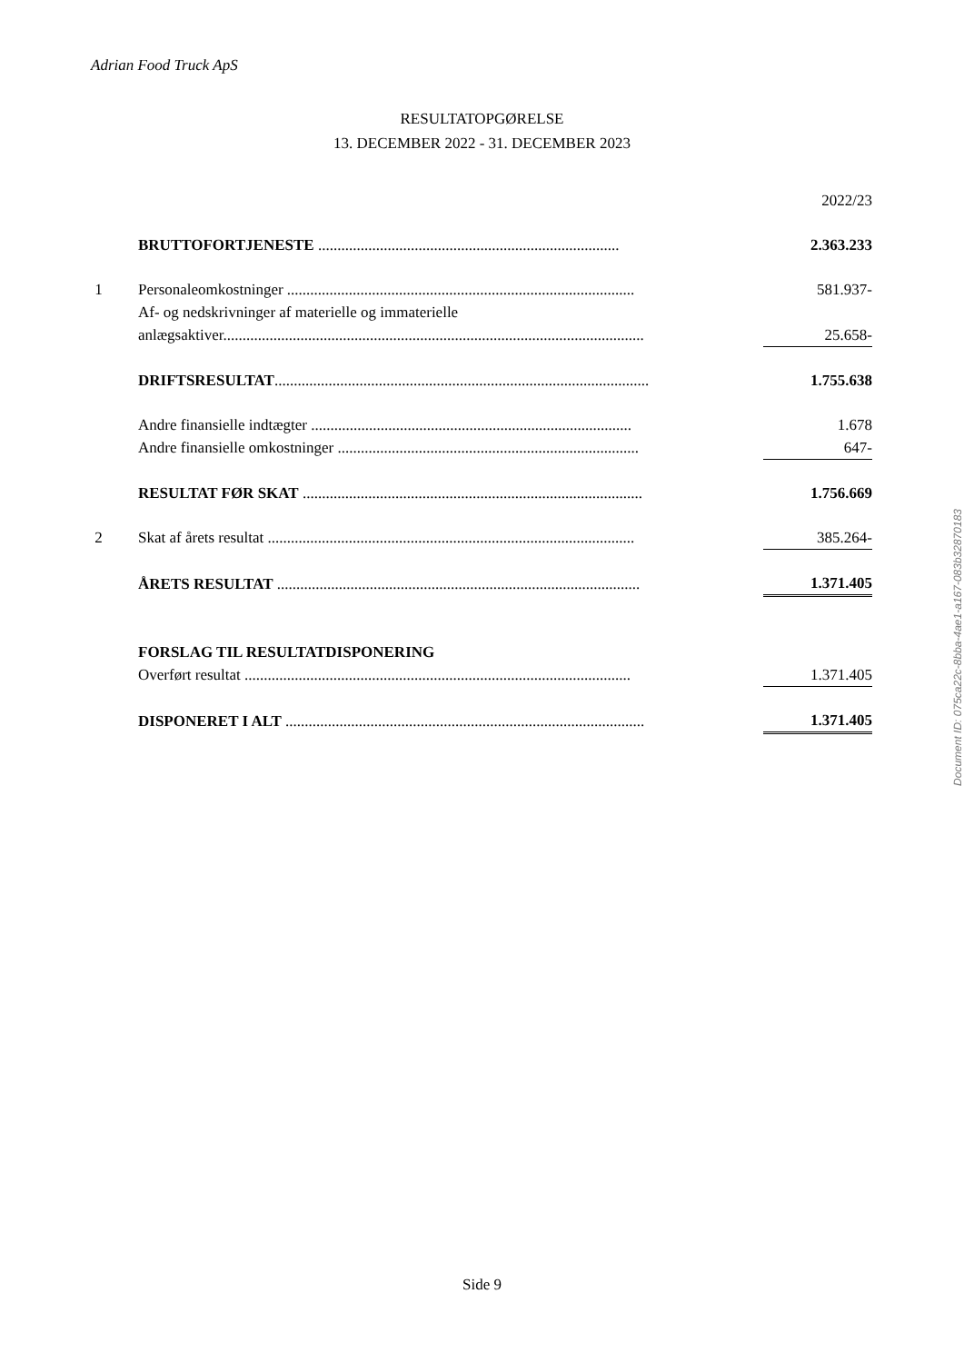Adrian Food Truck ApS
RESULTATOPGØRELSE
13. DECEMBER 2022 - 31. DECEMBER 2023
| | | 2022/23 |
| | BRUTTOFORTJENESTE .............................................................................. | 2.363.233 |
| 1 | Personaleomkostninger .......................................................................................... | 581.937- |
| | Af- og nedskrivninger af materielle og immaterielle anlægsaktiver............................................................................................................. | 25.658- |
| | DRIFTSRESULTAT ................................................................................................. | 1.755.638 |
| | Andre finansielle indtægter ................................................................................... | 1.678 |
| | Andre finansielle omkostninger .............................................................................. | 647- |
| | RESULTAT FØR SKAT ........................................................................................ | 1.756.669 |
| 2 | Skat af årets resultat ............................................................................................... | 385.264- |
| | ÅRETS RESULTAT .............................................................................................. | 1.371.405 |
| | FORSLAG TIL RESULTATDISPONERING | |
| | Overført resultat .................................................................................................... | 1.371.405 |
| | DISPONERET I ALT ............................................................................................. | 1.371.405 |
Document ID: 075ca22c-8bba-4ae1-a167-083b32870183
Side 9